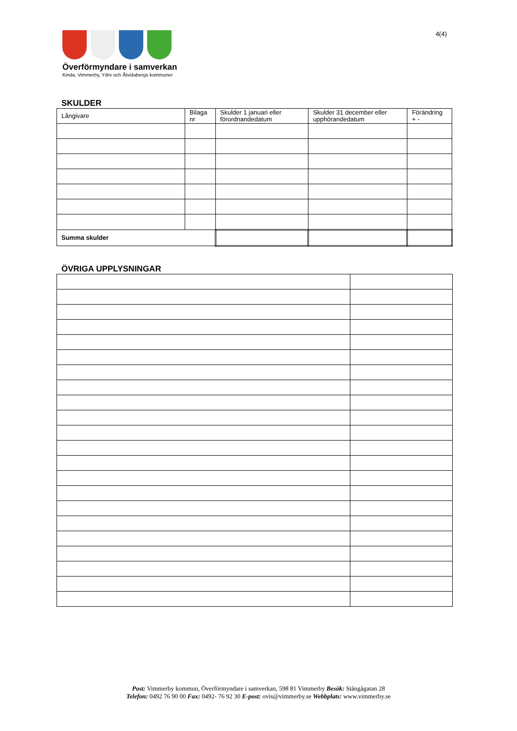Överförmyndare i samverkan
Kinda, Vimmerby, Ydre och Åtvidabergs kommuner
4(4)
SKULDER
| Långivare | Bilaga nr | Skulder 1 januari eller förordnandedatum | Skulder 31 december eller upphörandedatum | Förändring + - |
| --- | --- | --- | --- | --- |
| Summa skulder | | | | |
ÖVRIGA UPPLYSNINGAR
Post: Vimmerby kommun, Överförmyndare i samverkan, 598 81 Vimmerby Besök: Stångågatan 28
Telefon: 0492 76 90 00 Fax: 0492- 76 92 30 E-post: ovis@vimmerby.se Webbplats: www.vimmerby.se